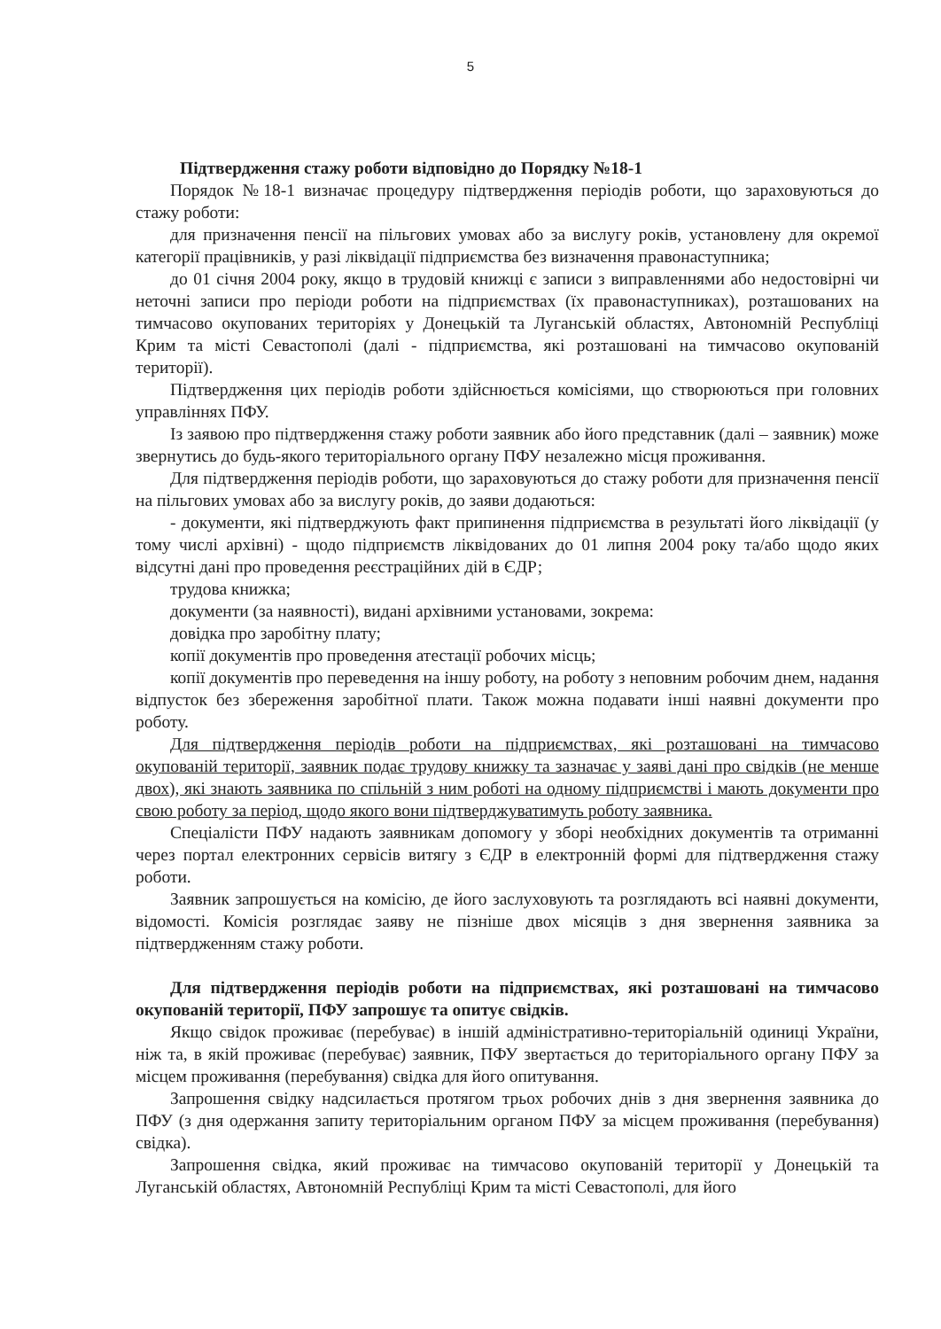5
Підтвердження стажу роботи відповідно до Порядку №18-1
Порядок №18-1 визначає процедуру підтвердження періодів роботи, що зараховуються до стажу роботи:
для призначення пенсії на пільгових умовах або за вислугу років, установлену для окремої категорії працівників, у разі ліквідації підприємства без визначення правонаступника;
до 01 січня 2004 року, якщо в трудовій книжці є записи з виправленнями або недостовірні чи неточні записи про періоди роботи на підприємствах (їх правонаступниках), розташованих на тимчасово окупованих територіях у Донецькій та Луганській областях, Автономній Республіці Крим та місті Севастополі (далі - підприємства, які розташовані на тимчасово окупованій території).
Підтвердження цих періодів роботи здійснюється комісіями, що створюються при головних управліннях ПФУ.
Із заявою про підтвердження стажу роботи заявник або його представник (далі – заявник) може звернутись до будь-якого територіального органу ПФУ незалежно місця проживання.
Для підтвердження періодів роботи, що зараховуються до стажу роботи для призначення пенсії на пільгових умовах або за вислугу років, до заяви додаються:
- документи, які підтверджують факт припинення підприємства в результаті його ліквідації (у тому числі архівні) - щодо підприємств ліквідованих до 01 липня 2004 року та/або щодо яких відсутні дані про проведення реєстраційних дій в ЄДР;
трудова книжка;
документи (за наявності), видані архівними установами, зокрема:
довідка про заробітну плату;
копії документів про проведення атестації робочих місць;
копії документів про переведення на іншу роботу, на роботу з неповним робочим днем, надання відпусток без збереження заробітної плати. Також можна подавати інші наявні документи про роботу.
Для підтвердження періодів роботи на підприємствах, які розташовані на тимчасово окупованій території, заявник подає трудову книжку та зазначає у заяві дані про свідків (не менше двох), які знають заявника по спільній з ним роботі на одному підприємстві і мають документи про свою роботу за період, щодо якого вони підтверджуватимуть роботу заявника.
Спеціалісти ПФУ надають заявникам допомогу у зборі необхідних документів та отриманні через портал електронних сервісів витягу з ЄДР в електронній формі для підтвердження стажу роботи.
Заявник запрошується на комісію, де його заслуховують та розглядають всі наявні документи, відомості. Комісія розглядає заяву не пізніше двох місяців з дня звернення заявника за підтвердженням стажу роботи.
Для підтвердження періодів роботи на підприємствах, які розташовані на тимчасово окупованій території, ПФУ запрошує та опитує свідків.
Якщо свідок проживає (перебуває) в іншій адміністративно-територіальній одиниці України, ніж та, в якій проживає (перебуває) заявник, ПФУ звертається до територіального органу ПФУ за місцем проживання (перебування) свідка для його опитування.
Запрошення свідку надсилається протягом трьох робочих днів з дня звернення заявника до ПФУ (з дня одержання запиту територіальним органом ПФУ за місцем проживання (перебування) свідка).
Запрошення свідка, який проживає на тимчасово окупованій території у Донецькій та Луганській областях, Автономній Республіці Крим та місті Севастополі, для його